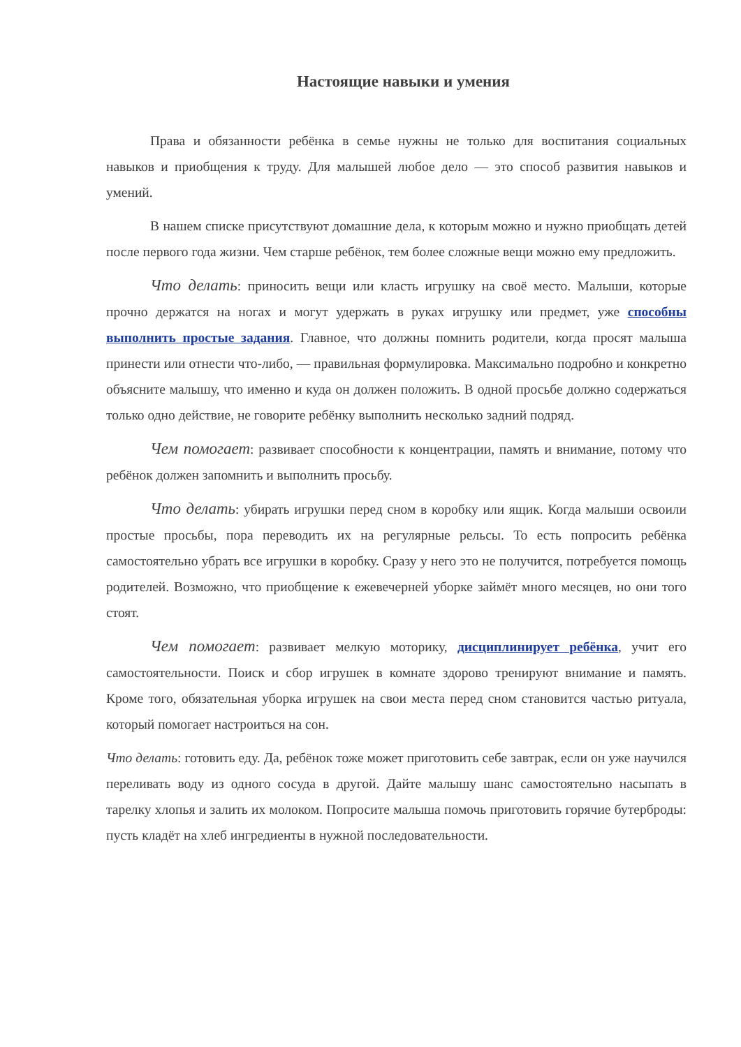Настоящие навыки и умения
Права и обязанности ребёнка в семье нужны не только для воспитания социальных навыков и приобщения к труду. Для малышей любое дело — это способ развития навыков и умений.
В нашем списке присутствуют домашние дела, к которым можно и нужно приобщать детей после первого года жизни. Чем старше ребёнок, тем более сложные вещи можно ему предложить.
Что делать: приносить вещи или класть игрушку на своё место. Малыши, которые прочно держатся на ногах и могут удержать в руках игрушку или предмет, уже способны выполнить простые задания. Главное, что должны помнить родители, когда просят малыша принести или отнести что-либо, — правильная формулировка. Максимально подробно и конкретно объясните малышу, что именно и куда он должен положить. В одной просьбе должно содержаться только одно действие, не говорите ребёнку выполнить несколько задний подряд.
Чем помогает: развивает способности к концентрации, память и внимание, потому что ребёнок должен запомнить и выполнить просьбу.
Что делать: убирать игрушки перед сном в коробку или ящик. Когда малыши освоили простые просьбы, пора переводить их на регулярные рельсы. То есть попросить ребёнка самостоятельно убрать все игрушки в коробку. Сразу у него это не получится, потребуется помощь родителей. Возможно, что приобщение к ежевечерней уборке займёт много месяцев, но они того стоят.
Чем помогает: развивает мелкую моторику, дисциплинирует ребёнка, учит его самостоятельности. Поиск и сбор игрушек в комнате здорово тренируют внимание и память. Кроме того, обязательная уборка игрушек на свои места перед сном становится частью ритуала, который помогает настроиться на сон.
Что делать: готовить еду. Да, ребёнок тоже может приготовить себе завтрак, если он уже научился переливать воду из одного сосуда в другой. Дайте малышу шанс самостоятельно насыпать в тарелку хлопья и залить их молоком. Попросите малыша помочь приготовить горячие бутерброды: пусть кладёт на хлеб ингредиенты в нужной последовательности.